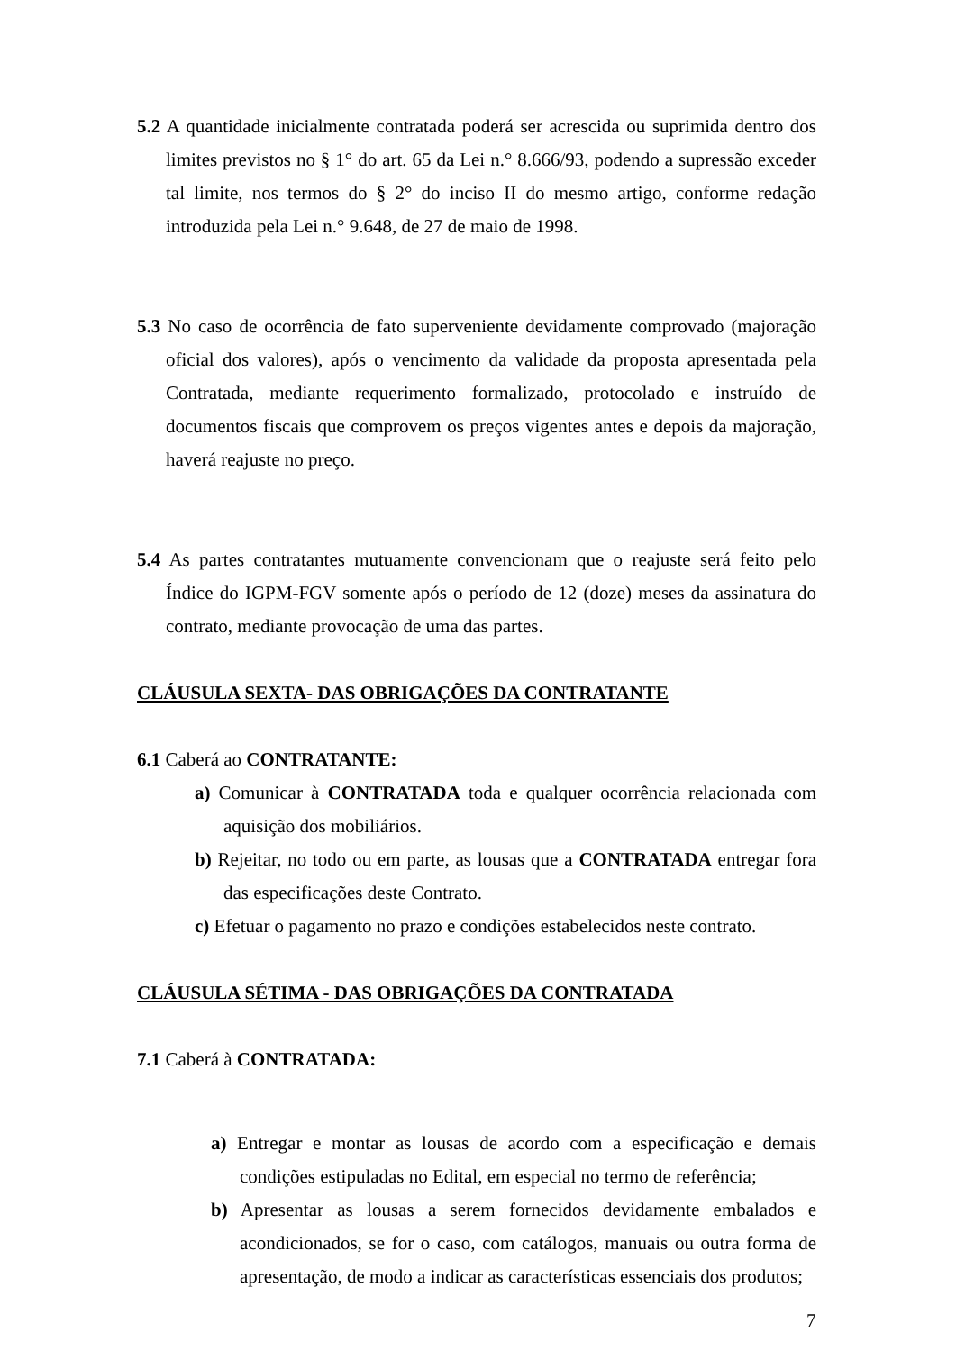5.2 A quantidade inicialmente contratada poderá ser acrescida ou suprimida dentro dos limites previstos no § 1° do art. 65 da Lei n.° 8.666/93, podendo a supressão exceder tal limite, nos termos do § 2° do inciso II do mesmo artigo, conforme redação introduzida pela Lei n.° 9.648, de 27 de maio de 1998.
5.3 No caso de ocorrência de fato superveniente devidamente comprovado (majoração oficial dos valores), após o vencimento da validade da proposta apresentada pela Contratada, mediante requerimento formalizado, protocolado e instruído de documentos fiscais que comprovem os preços vigentes antes e depois da majoração, haverá reajuste no preço.
5.4 As partes contratantes mutuamente convencionam que o reajuste será feito pelo Índice do IGPM-FGV somente após o período de 12 (doze) meses da assinatura do contrato, mediante provocação de uma das partes.
CLÁUSULA SEXTA- DAS OBRIGAÇÕES DA CONTRATANTE
6.1 Caberá ao CONTRATANTE:
a) Comunicar à CONTRATADA toda e qualquer ocorrência relacionada com aquisição dos mobiliários.
b) Rejeitar, no todo ou em parte, as lousas que a CONTRATADA entregar fora das especificações deste Contrato.
c) Efetuar o pagamento no prazo e condições estabelecidos neste contrato.
CLÁUSULA SÉTIMA - DAS OBRIGAÇÕES DA CONTRATADA
7.1 Caberá à CONTRATADA:
a) Entregar e montar as lousas de acordo com a especificação e demais condições estipuladas no Edital, em especial no termo de referência;
b) Apresentar as lousas a serem fornecidos devidamente embalados e acondicionados, se for o caso, com catálogos, manuais ou outra forma de apresentação, de modo a indicar as características essenciais dos produtos;
7